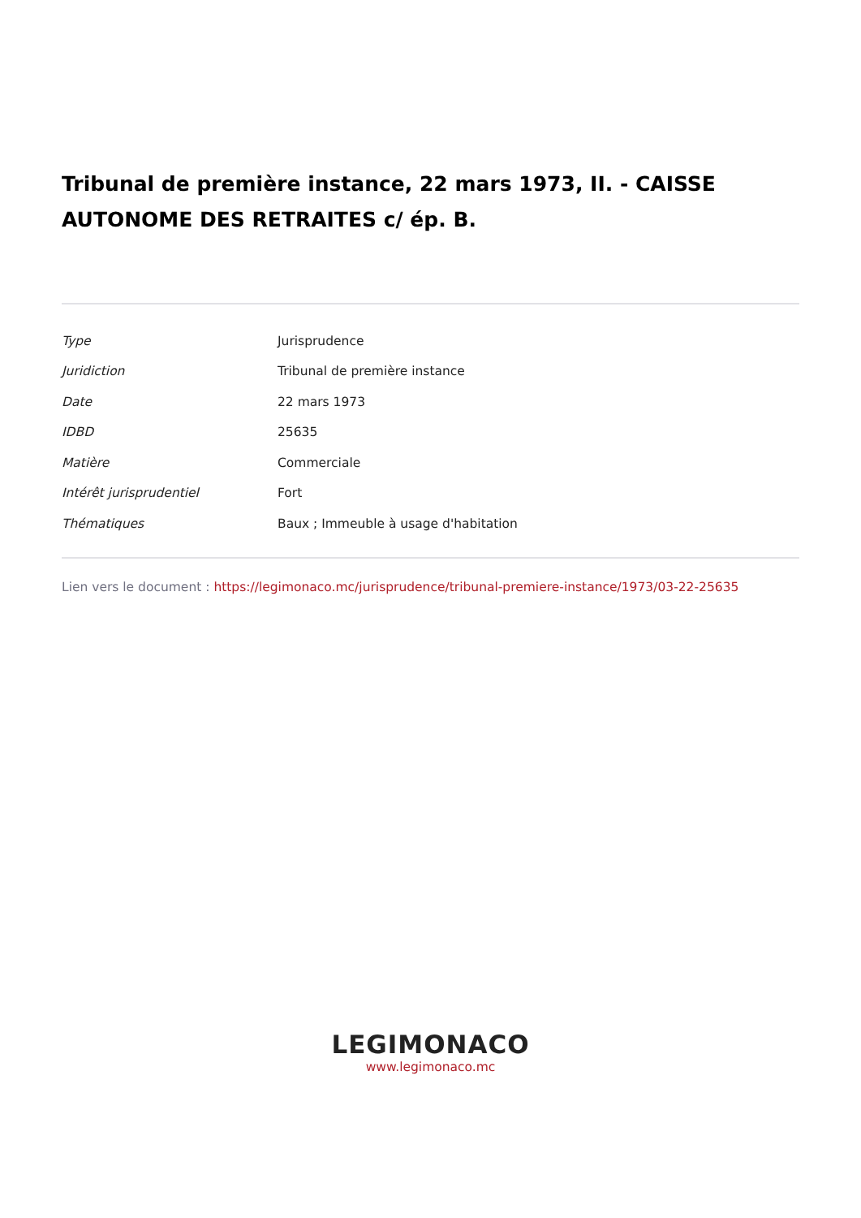Tribunal de première instance, 22 mars 1973, II. - CAISSE AUTONOME DES RETRAITES c/ ép. B.
| Type | Jurisprudence |
| Juridiction | Tribunal de première instance |
| Date | 22 mars 1973 |
| IDBD | 25635 |
| Matière | Commerciale |
| Intérêt jurisprudentiel | Fort |
| Thématiques | Baux ; Immeuble à usage d'habitation |
Lien vers le document : https://legimonaco.mc/jurisprudence/tribunal-premiere-instance/1973/03-22-25635
LEGIMONACO
www.legimonaco.mc